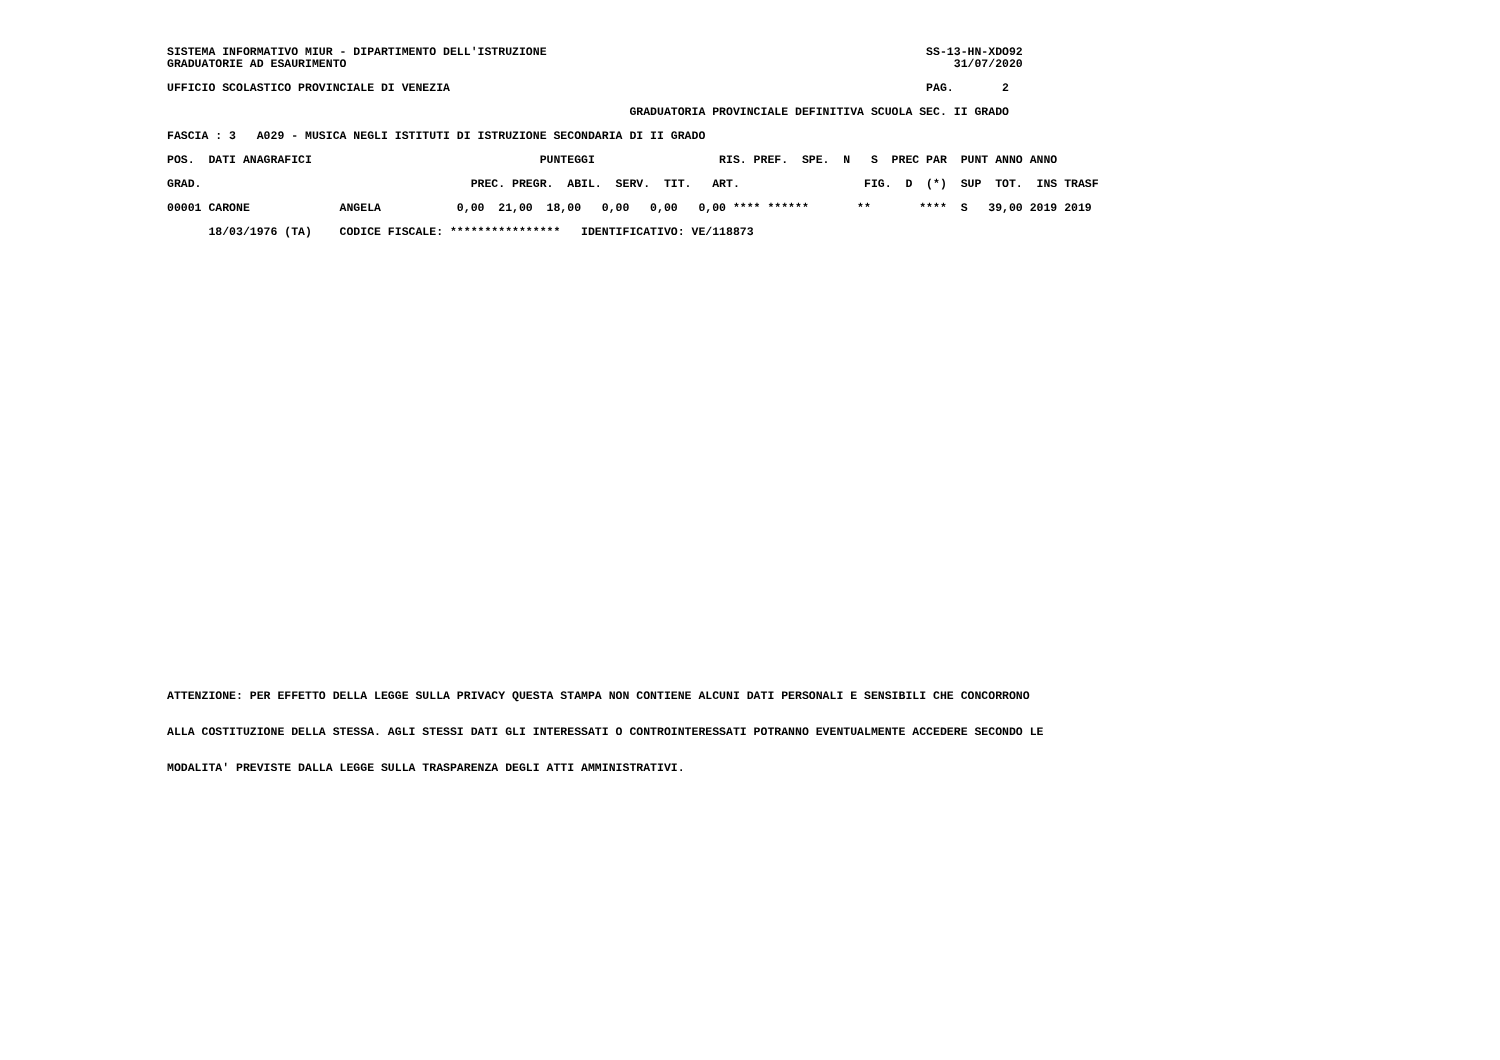SISTEMA INFORMATIVO MIUR - DIPARTIMENTO DELL'ISTRUZIONE                                                       SS-13-HN-XDO92
GRADUATORIE AD ESAURIMENTO                                                                                        31/07/2020
UFFICIO SCOLASTICO PROVINCIALE DI VENEZIA                                                                     PAG.       2
                                                                   GRADUATORIA PROVINCIALE DEFINITIVA SCUOLA SEC. II GRADO
FASCIA : 3   A029 - MUSICA NEGLI ISTITUTI DI ISTRUZIONE SECONDARIA DI II GRADO
POS.  DATI ANAGRAFICI                                 PUNTEGGI                  RIS. PREF.  SPE.  N   S  PREC PAR  PUNT ANNO ANNO

GRAD.                                       PREC. PREGR.  ABIL.  SERV.  TIT.   ART.                  FIG.  D  (*)  SUP  TOT.  INS TRASF

00001 CARONE             ANGELA           0,00  21,00  18,00   0,00   0,00   0,00 **** ******       **       ****  S   39,00 2019 2019

      18/03/1976 (TA)    CODICE FISCALE: ****************   IDENTIFICATIVO: VE/118873
ATTENZIONE: PER EFFETTO DELLA LEGGE SULLA PRIVACY QUESTA STAMPA NON CONTIENE ALCUNI DATI PERSONALI E SENSIBILI CHE CONCORRONO
ALLA COSTITUZIONE DELLA STESSA. AGLI STESSI DATI GLI INTERESSATI O CONTROINTERESSATI POTRANNO EVENTUALMENTE ACCEDERE SECONDO LE
MODALITA' PREVISTE DALLA LEGGE SULLA TRASPARENZA DEGLI ATTI AMMINISTRATIVI.